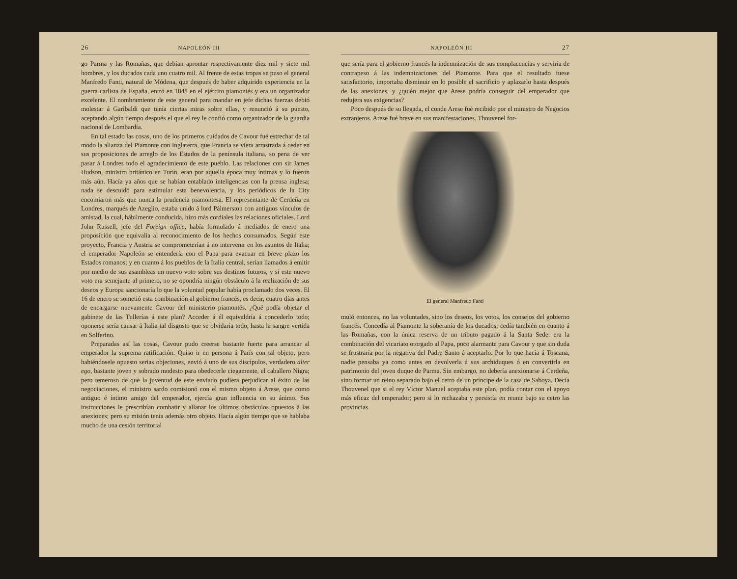26 NAPOLEÓN III
go Parma y las Romañas, que debían aprontar respectivamente diez mil y siete mil hombres, y los ducados cada uno cuatro mil. Al frente de estas tropas se puso el general Manfredo Fanti, natural de Módena, que después de haber adquirido experiencia en la guerra carlista de España, entró en 1848 en el ejército piamontés y era un organizador excelente. El nombramiento de este general para mandar en jefe dichas fuerzas debió molestar á Garibaldi que tenía ciertas miras sobre ellas, y renunció á su puesto, aceptando algún tiempo después el que el rey le confió como organizador de la guardia nacional de Lombardía.
En tal estado las cosas, uno de los primeros cuidados de Cavour fué estrechar de tal modo la alianza del Piamonte con Inglaterra, que Francia se viera arrastrada á ceder en sus proposiciones de arreglo de los Estados de la península italiana, so pena de ver pasar á Londres todo el agradecimiento de este pueblo. Las relaciones con sir James Hudson, ministro británico en Turín, eran por aquella época muy íntimas y lo fueron más aún. Hacía ya años que se habían entablado inteligencias con la prensa inglesa; nada se descuidó para estimular esta benevolencia, y los periódicos de la City encomiaron más que nunca la prudencia piamontesa. El representante de Cerdeña en Londres, marqués de Azeglio, estaba unido á lord Pálmerston con antiguos vínculos de amistad, la cual, hábilmente conducida, hizo más cordiales las relaciones oficiales. Lord John Russell, jefe del Foreign office, había formulado á mediados de enero una proposición que equivalía al reconocimiento de los hechos consumados. Según este proyecto, Francia y Austria se comprometerían á no intervenir en los asuntos de Italia; el emperador Napoleón se entendería con el Papa para evacuar en breve plazo los Estados romanos; y en cuanto á los pueblos de la Italia central, serían llamados á emitir por medio de sus asambleas un nuevo voto sobre sus destinos futuros, y si este nuevo voto era semejante al primero, no se opondría ningún obstáculo á la realización de sus deseos y Europa sancionaría lo que la voluntad popular había proclamado dos veces. El 16 de enero se sometió esta combinación al gobierno francés, es decir, cuatro días antes de encargarse nuevamente Cavour del ministerio piamontés. ¿Qué podía objetar el gabinete de las Tullerías á este plan? Acceder á él equivaldría á concederlo todo; oponerse sería causar á Italia tal disgusto que se olvidaría todo, hasta la sangre vertida en Solferino.
Preparadas así las cosas, Cavour pudo creerse bastante fuerte para arrancar al emperador la suprema ratificación. Quiso ir en persona á París con tal objeto, pero habiéndosele opuesto serias objeciones, envió á uno de sus discípulos, verdadero alter ego, bastante joven y sobrado modesto para obedecerle ciegamente, el caballero Nigra; pero temeroso de que la juventud de este enviado pudiera perjudicar al éxito de las negociaciones, el ministro sardo comisionó con el mismo objeto á Arese, que como antiguo é íntimo amigo del emperador, ejercía gran influencia en su ánimo. Sus instrucciones le prescribían combatir y allanar los últimos obstáculos opuestos á las anexiones; pero su misión tenía además otro objeto. Hacía algún tiempo que se hablaba mucho de una cesión territorial
NAPOLEÓN III 27
que sería para el gobierno francés la indemnización de sus complacencias y serviría de contrapeso á las indemnizaciones del Piamonte. Para que el resultado fuese satisfactorio, importaba disminuir en lo posible el sacrificio y aplazarlo hasta después de las anexiones, y ¿quién mejor que Arese podría conseguir del emperador que redujera sus exigencias?
Poco después de su llegada, el conde Arese fué recibido por el ministro de Negocios extranjeros. Arese fué breve en sus manifestaciones. Thouvenel for-
El general Manfredo Fanti
muló entonces, no las voluntades, sino los deseos, los votos, los consejos del gobierno francés. Concedía al Piamonte la soberanía de los ducados; cedía también en cuanto á las Romañas, con la única reserva de un tributo pagado á la Santa Sede: era la combinación del vicariato otorgado al Papa, poco alarmante para Cavour y que sin duda se frustraría por la negativa del Padre Santo á aceptarlo. Por lo que hacía á Toscana, nadie pensaba ya como antes en devolverla á sus archiduques ó en convertirla en patrimonio del joven duque de Parma. Sin embargo, no debería anexionarse á Cerdeña, sino formar un reino separado bajo el cetro de un príncipe de la casa de Saboya. Decía Thouvenel que si el rey Víctor Manuel aceptaba este plan, podía contar con el apoyo más eficaz del emperador; pero si lo rechazaba y persistía en reunir bajo su cetro las provincias